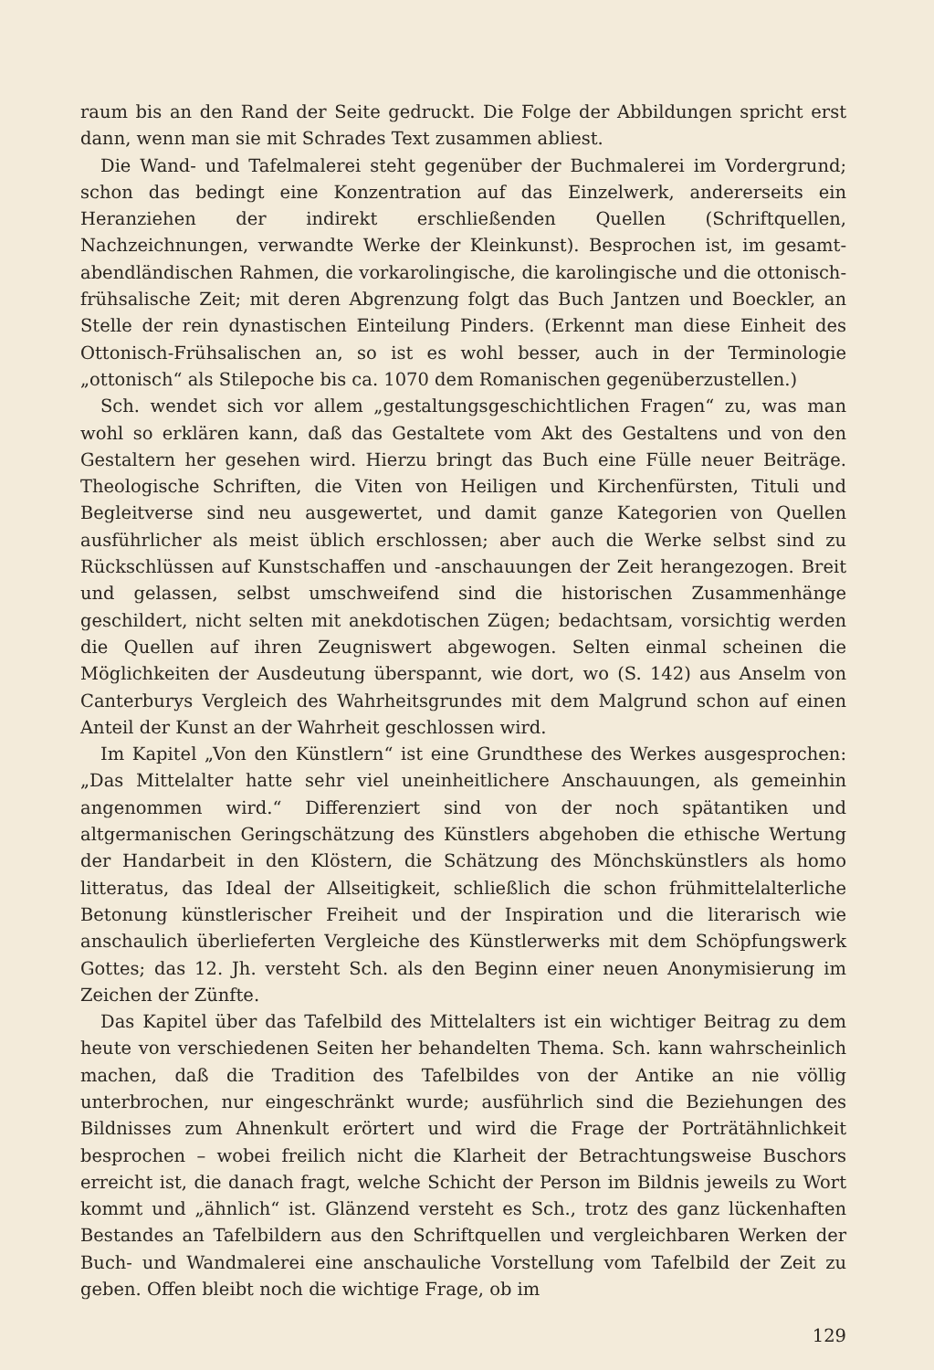raum bis an den Rand der Seite gedruckt. Die Folge der Abbildungen spricht erst dann, wenn man sie mit Schrades Text zusammen abliest.
Die Wand- und Tafelmalerei steht gegenüber der Buchmalerei im Vordergrund; schon das bedingt eine Konzentration auf das Einzelwerk, andererseits ein Heranziehen der indirekt erschließenden Quellen (Schriftquellen, Nachzeichnungen, verwandte Werke der Kleinkunst). Besprochen ist, im gesamt-abendländischen Rahmen, die vorkarolingische, die karolingische und die ottonisch-frühsalische Zeit; mit deren Abgrenzung folgt das Buch Jantzen und Boeckler, an Stelle der rein dynastischen Einteilung Pinders. (Erkennt man diese Einheit des Ottonisch-Frühsalischen an, so ist es wohl besser, auch in der Terminologie „ottonisch“ als Stilepoche bis ca. 1070 dem Romanischen gegenüberzustellen.)
Sch. wendet sich vor allem „gestaltungsgeschichtlichen Fragen“ zu, was man wohl so erklären kann, daß das Gestaltete vom Akt des Gestaltens und von den Gestaltern her gesehen wird. Hierzu bringt das Buch eine Fülle neuer Beiträge. Theologische Schriften, die Viten von Heiligen und Kirchenfürsten, Tituli und Begleitverse sind neu ausgewertet, und damit ganze Kategorien von Quellen ausführlicher als meist üblich erschlossen; aber auch die Werke selbst sind zu Rückschlüssen auf Kunstschaffen und -anschauungen der Zeit herangezogen. Breit und gelassen, selbst umschweifend sind die historischen Zusammenhänge geschildert, nicht selten mit anekdotischen Zügen; bedachtsam, vorsichtig werden die Quellen auf ihren Zeugniswert abgewogen. Selten einmal scheinen die Möglichkeiten der Ausdeutung überspannt, wie dort, wo (S. 142) aus Anselm von Canterburys Vergleich des Wahrheitsgrundes mit dem Malgrund schon auf einen Anteil der Kunst an der Wahrheit geschlossen wird.
Im Kapitel „Von den Künstlern“ ist eine Grundthese des Werkes ausgesprochen: „Das Mittelalter hatte sehr viel uneinheitlichere Anschauungen, als gemeinhin angenommen wird.“ Differenziert sind von der noch spätantiken und altgermanischen Geringschätzung des Künstlers abgehoben die ethische Wertung der Handarbeit in den Klöstern, die Schätzung des Mönchskünstlers als homo litteratus, das Ideal der Allseitigkeit, schließlich die schon frühmittelalterliche Betonung künstlerischer Freiheit und der Inspiration und die literarisch wie anschaulich überlieferten Vergleiche des Künstlerwerks mit dem Schöpfungswerk Gottes; das 12. Jh. versteht Sch. als den Beginn einer neuen Anonymisierung im Zeichen der Zünfte.
Das Kapitel über das Tafelbild des Mittelalters ist ein wichtiger Beitrag zu dem heute von verschiedenen Seiten her behandelten Thema. Sch. kann wahrscheinlich machen, daß die Tradition des Tafelbildes von der Antike an nie völlig unterbrochen, nur eingeschränkt wurde; ausführlich sind die Beziehungen des Bildnisses zum Ahnenkult erörtert und wird die Frage der Porträtähnlichkeit besprochen – wobei freilich nicht die Klarheit der Betrachtungsweise Buschors erreicht ist, die danach fragt, welche Schicht der Person im Bildnis jeweils zu Wort kommt und „ähnlich“ ist. Glänzend versteht es Sch., trotz des ganz lückenhaften Bestandes an Tafelbildern aus den Schriftquellen und vergleichbaren Werken der Buch- und Wandmalerei eine anschauliche Vorstellung vom Tafelbild der Zeit zu geben. Offen bleibt noch die wichtige Frage, ob im
129